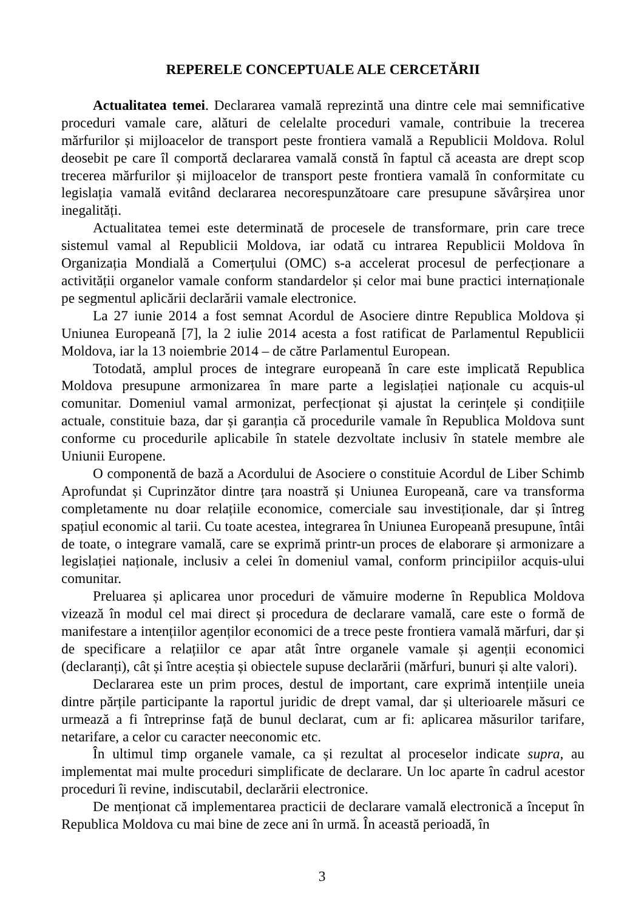REPERELE CONCEPTUALE ALE CERCETĂRII
Actualitatea temei. Declararea vamală reprezintă una dintre cele mai semnificative proceduri vamale care, alături de celelalte proceduri vamale, contribuie la trecerea mărfurilor și mijloacelor de transport peste frontiera vamală a Republicii Moldova. Rolul deosebit pe care îl comportă declararea vamală constă în faptul că aceasta are drept scop trecerea mărfurilor și mijloacelor de transport peste frontiera vamală în conformitate cu legislația vamală evitând declararea necorespunzătoare care presupune săvârșirea unor inegalități.
Actualitatea temei este determinată de procesele de transformare, prin care trece sistemul vamal al Republicii Moldova, iar odată cu intrarea Republicii Moldova în Organizația Mondială a Comerțului (OMC) s-a accelerat procesul de perfecționare a activității organelor vamale conform standardelor și celor mai bune practici internaționale pe segmentul aplicării declarării vamale electronice.
La 27 iunie 2014 a fost semnat Acordul de Asociere dintre Republica Moldova și Uniunea Europeană [7], la 2 iulie 2014 acesta a fost ratificat de Parlamentul Republicii Moldova, iar la 13 noiembrie 2014 – de către Parlamentul European.
Totodată, amplul proces de integrare europeană în care este implicată Republica Moldova presupune armonizarea în mare parte a legislației naționale cu acquis-ul comunitar. Domeniul vamal armonizat, perfecționat și ajustat la cerințele și condițiile actuale, constituie baza, dar și garanția că procedurile vamale în Republica Moldova sunt conforme cu procedurile aplicabile în statele dezvoltate inclusiv în statele membre ale Uniunii Europene.
O componentă de bază a Acordului de Asociere o constituie Acordul de Liber Schimb Aprofundat și Cuprinzător dintre țara noastră și Uniunea Europeană, care va transforma completamente nu doar relațiile economice, comerciale sau investiționale, dar și întreg spațiul economic al tarii. Cu toate acestea, integrarea în Uniunea Europeană presupune, întâi de toate, o integrare vamală, care se exprimă printr-un proces de elaborare și armonizare a legislației naționale, inclusiv a celei în domeniul vamal, conform principiilor acquis-ului comunitar.
Preluarea și aplicarea unor proceduri de vămuire moderne în Republica Moldova vizează în modul cel mai direct și procedura de declarare vamală, care este o formă de manifestare a intențiilor agenților economici de a trece peste frontiera vamală mărfuri, dar și de specificare a relațiilor ce apar atât între organele vamale și agenții economici (declaranți), cât și între aceștia și obiectele supuse declarării (mărfuri, bunuri și alte valori).
Declararea este un prim proces, destul de important, care exprimă intențiile uneia dintre părțile participante la raportul juridic de drept vamal, dar și ulterioarele măsuri ce urmează a fi întreprinse față de bunul declarat, cum ar fi: aplicarea măsurilor tarifare, netarifare, a celor cu caracter neeconomic etc.
În ultimul timp organele vamale, ca și rezultat al proceselor indicate supra, au implementat mai multe proceduri simplificate de declarare. Un loc aparte în cadrul acestor proceduri îi revine, indiscutabil, declarării electronice.
De menționat că implementarea practicii de declarare vamală electronică a început în Republica Moldova cu mai bine de zece ani în urmă. În această perioadă, în
3